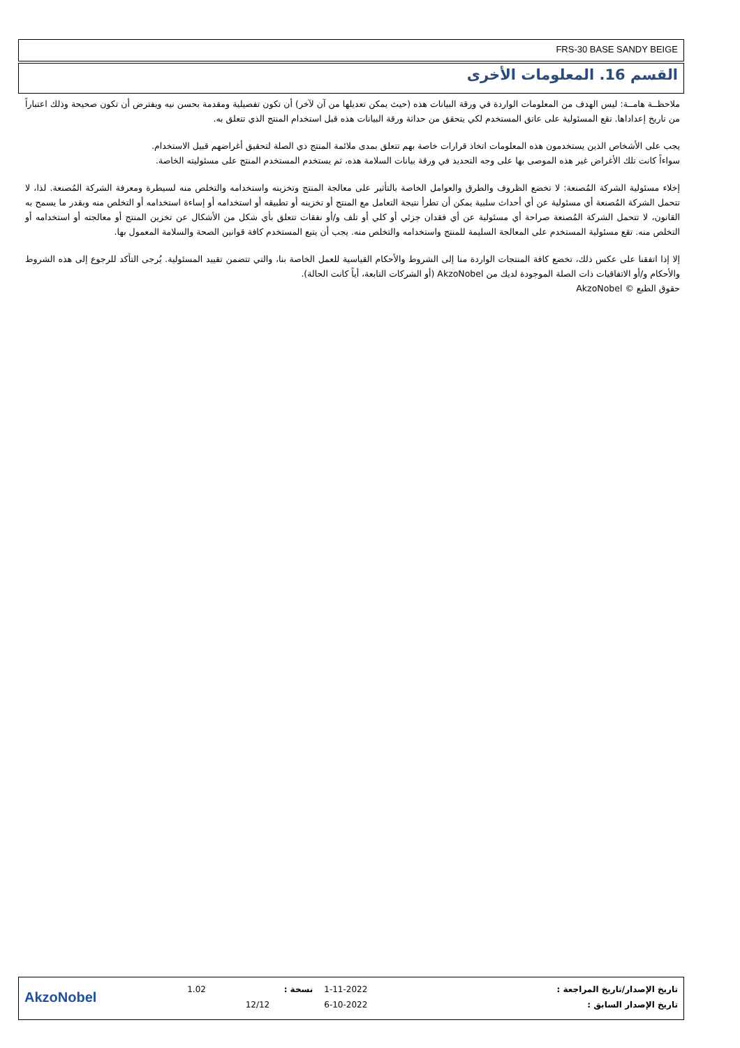FRS-30 BASE SANDY BEIGE
القسم 16. المعلومات الأخرى
ملاحظــة هامــة: ليس الهدف من المعلومات الواردة في ورقة البيانات هذه (حيث يمكن تعديلها من آن لآخر) أن تكون تفصيلية ومقدمة بحسن نيه ويفترض أن تكون صحيحة وذلك اعتباراً من تاريخ إعداداها. تقع المسئولية على عاتق المستخدم لكي يتحقق من حداثة ورقة البيانات هذه قبل استخدام المنتج الذي تتعلق به.
يجب على الأشخاص الذين يستخدمون هذه المعلومات اتخاذ قرارات خاصة بهم تتعلق بمدى ملائمة المنتج ذي الصلة لتحقيق أغراضهم قبيل الاستخدام.
سواءاً كانت تلك الأغراض غير هذه الموصى بها على وجه التحديد في ورقة بيانات السلامة هذه، ثم يستخدم المستخدم المنتج على مسئوليته الخاصة.
إخلاء مسئولية الشركة المُصنعة: لا تخضع الظروف والطرق والعوامل الخاصة بالتأثير على معالجة المنتج وتخزينه واستخدامه والتخلص منه لسيطرة ومعرفة الشركة المُصنعة. لذا، لا تتحمل الشركة المُصنعة أي مسئولية عن أي أحداث سلبية يمكن أن تطرأ نتيجة التعامل مع المنتج أو تخزينه أو تطبيقه أو استخدامه أو إساءة استخدامه أو التخلص منه وبقدر ما يسمح به القانون، لا تتحمل الشركة المُصنعة صراحة أي مسئولية عن أي فقدان جزئي أو كلي أو تلف و/أو نفقات تتعلق بأي شكل من الأشكال عن تخزين المنتج أو معالجته أو استخدامه أو التخلص منه. تقع مسئولية المستخدم على المعالجة السليمة للمنتج واستخدامه والتخلص منه. يجب أن يتبع المستخدم كافة قوانين الصحة والسلامة المعمول بها.
إلا إذا اتفقنا على عكس ذلك، تخضع كافة المنتجات الواردة منا إلى الشروط والأحكام القياسية للعمل الخاصة بنا، والتي تتضمن تقييد المسئولية. يُرجى التأكد للرجوع إلى هذه الشروط والأحكام و/أو الاتفاقيات ذات الصلة الموجودة لديك من AkzoNobel (أو الشركات التابعة، أياً كانت الحالة).
حقوق الطبع © AkzoNobel
| AkzoNobel | 1.02 | نسخة : | 1-11-2022 | تاريخ الإصدار/تاريخ المراجعة : |
| | | 12/12 | 6-10-2022 | تاريخ الإصدار السابق : |